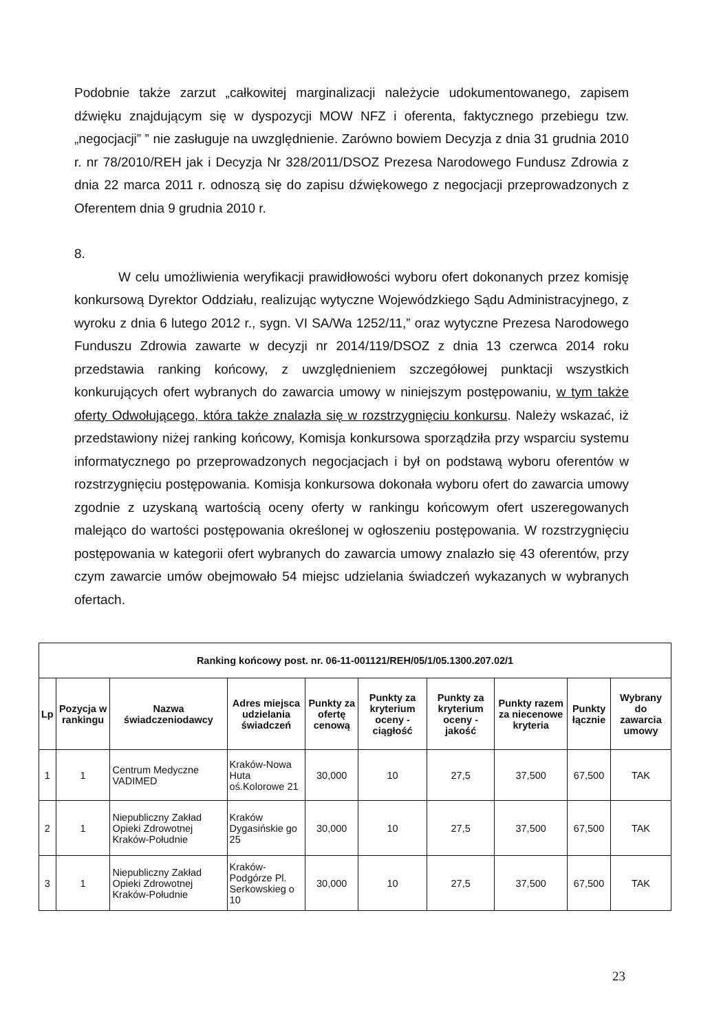Podobnie także zarzut „całkowitej marginalizacji należycie udokumentowanego, zapisem dźwięku znajdującym się w dyspozycji MOW NFZ i oferenta, faktycznego przebiegu tzw. „negocjacji” ” nie zasługuje na uwzględnienie. Zarówno bowiem Decyzja z dnia 31 grudnia 2010 r. nr 78/2010/REH jak i Decyzja Nr 328/2011/DSOZ Prezesa Narodowego Fundusz Zdrowia z dnia 22 marca 2011 r. odnoszą się do zapisu dźwiękowego z negocjacji przeprowadzonych z Oferentem dnia 9 grudnia 2010 r.
8.
W celu umożliwienia weryfikacji prawidłowości wyboru ofert dokonanych przez komisję konkursową Dyrektor Oddziału, realizując wytyczne Wojewódzkiego Sądu Administracyjnego, z wyroku z dnia 6 lutego 2012 r., sygn. VI SA/Wa 1252/11,” oraz wytyczne Prezesa Narodowego Funduszu Zdrowia zawarte w decyzji nr 2014/119/DSOZ z dnia 13 czerwca 2014 roku przedstawia ranking końcowy, z uwzględnieniem szczegółowej punktacji wszystkich konkurujących ofert wybranych do zawarcia umowy w niniejszym postępowaniu, w tym także oferty Odwołującego, która także znalazła się w rozstrzygnięciu konkursu. Należy wskazać, iż przedstawiony niżej ranking końcowy, Komisja konkursowa sporządziła przy wsparciu systemu informatycznego po przeprowadzonych negocjacjach i był on podstawą wyboru oferentów w rozstrzygnięciu postępowania. Komisja konkursowa dokonała wyboru ofert do zawarcia umowy zgodnie z uzyskaną wartością oceny oferty w rankingu końcowym ofert uszeregowanych malejąco do wartości postępowania określonej w ogłoszeniu postępowania. W rozstrzygnięciu postępowania w kategorii ofert wybranych do zawarcia umowy znalazło się 43 oferentów, przy czym zawarcie umów obejmowało 54 miejsc udzielania świadczeń wykazanych w wybranych ofertach.
| Ranking końcowy post. nr. 06-11-001121/REH/05/1/05.1300.207.02/1 | | | | | | | | | |
| --- | --- | --- | --- | --- | --- | --- | --- | --- | --- |
| Lp | Pozycja w rankingu | Nazwa świadczeniodawcy | Adres miejsca udzielania świadczeń | Punkty za ofertę cenową | Punkty za kryterium oceny - ciągłość | Punkty za kryterium oceny - jakość | Punkty razem za niecenowe kryteria | Punkty łącznie | Wybrany do zawarcia umowy |
| 1 | 1 | Centrum Medyczne VADIMED | Kraków-Nowa Huta oś.Kolorowe 21 | 30,000 | 10 | 27,5 | 37,500 | 67,500 | TAK |
| 2 | 1 | Niepubliczny Zakład Opieki Zdrowotnej Kraków-Południe | Kraków Dygasińskie go 25 | 30,000 | 10 | 27,5 | 37,500 | 67,500 | TAK |
| 3 | 1 | Niepubliczny Zakład Opieki Zdrowotnej Kraków-Południe | Kraków-Podgórze Pl. Serkowskieg o 10 | 30,000 | 10 | 27,5 | 37,500 | 67,500 | TAK |
23